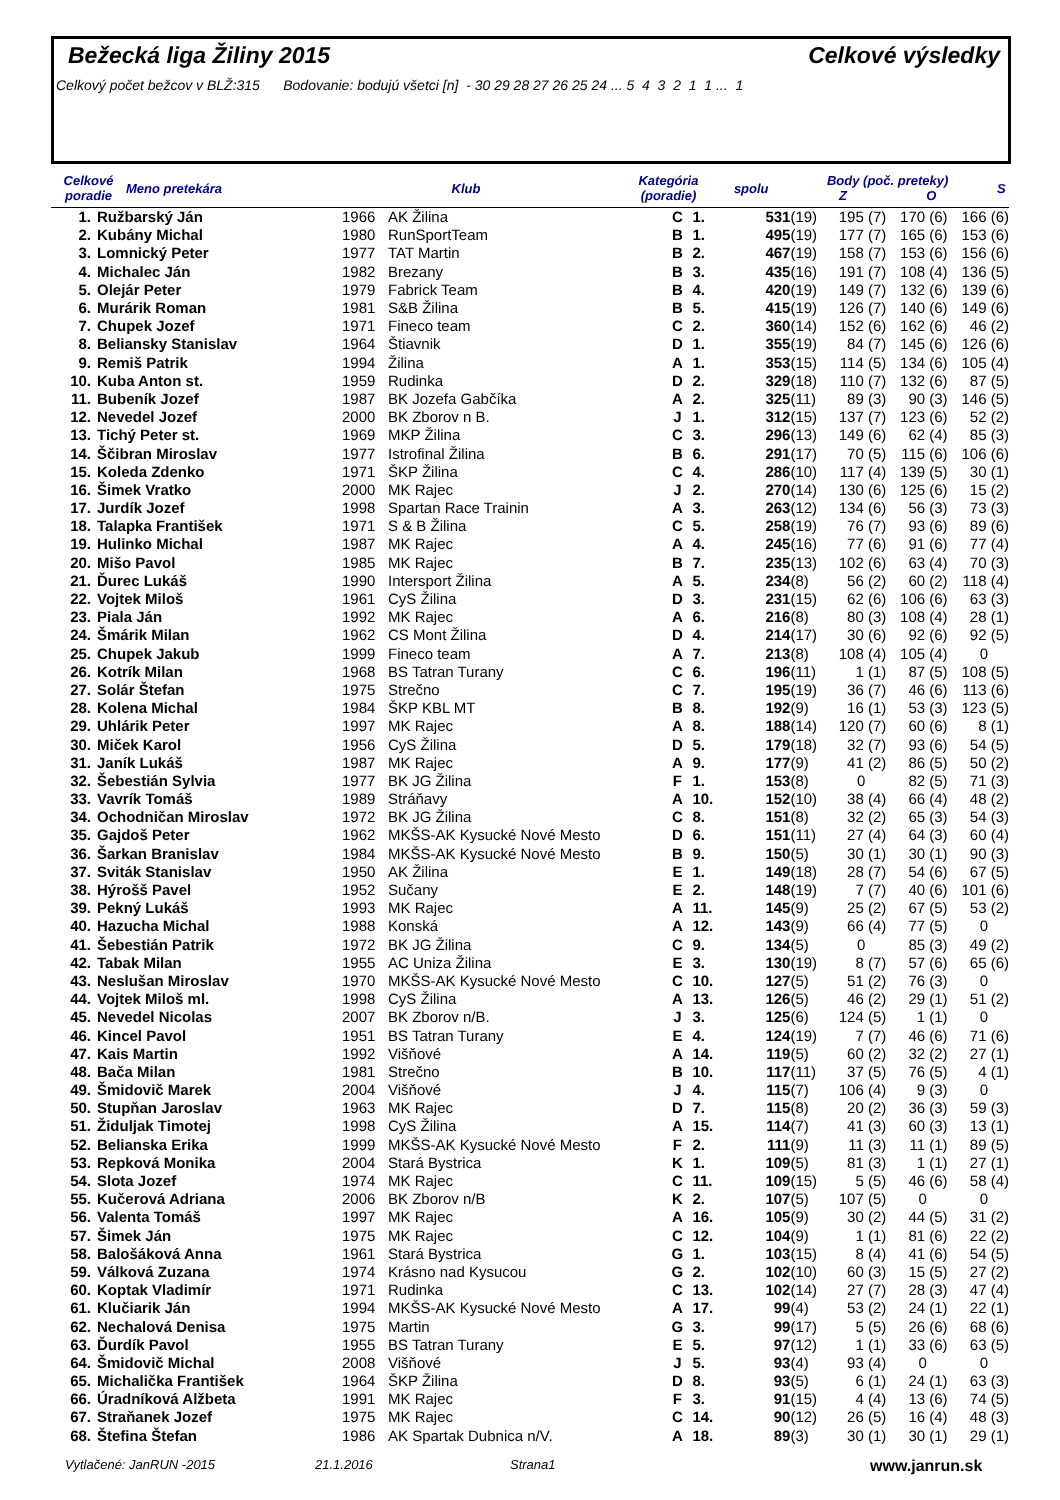Bežecká liga Žiliny 2015 Celkové výsledky
Celkový počet bežcov v BLŽ:315 Bodovanie: bodujú všetci [n] - 30 29 28 27 26 25 24 ... 5 4 3 2 1 1 ... 1
| Celkové poradie | Meno pretekára | Klub | Kategória (poradie) | spolu | Body (poč. preteky) Z O | S |
| --- | --- | --- | --- | --- | --- | --- |
| 1. | Ružbarský Ján | 1966 | AK Žilina | C | 1. | 531 | (19) | 195 (7) | 170 (6) | 166 (6) |
| 2. | Kubány Michal | 1980 | RunSportTeam | B | 1. | 495 | (19) | 177 (7) | 165 (6) | 153 (6) |
| 3. | Lomnický Peter | 1977 | TAT Martin | B | 2. | 467 | (19) | 158 (7) | 153 (6) | 156 (6) |
| 4. | Michalec Ján | 1982 | Brezany | B | 3. | 435 | (16) | 191 (7) | 108 (4) | 136 (5) |
| 5. | Olejár Peter | 1979 | Fabrick Team | B | 4. | 420 | (19) | 149 (7) | 132 (6) | 139 (6) |
| 6. | Murárik Roman | 1981 | S&B Žilina | B | 5. | 415 | (19) | 126 (7) | 140 (6) | 149 (6) |
| 7. | Chupek Jozef | 1971 | Fineco team | C | 2. | 360 | (14) | 152 (6) | 162 (6) | 46 (2) |
| 8. | Beliansky Stanislav | 1964 | Štiavnik | D | 1. | 355 | (19) | 84 (7) | 145 (6) | 126 (6) |
| 9. | Remiš Patrik | 1994 | Žilina | A | 1. | 353 | (15) | 114 (5) | 134 (6) | 105 (4) |
| 10. | Kuba Anton st. | 1959 | Rudinka | D | 2. | 329 | (18) | 110 (7) | 132 (6) | 87 (5) |
| 11. | Bubeník Jozef | 1987 | BK Jozefa Gabčíka | A | 2. | 325 | (11) | 89 (3) | 90 (3) | 146 (5) |
| 12. | Nevedel Jozef | 2000 | BK Zborov n B. | J | 1. | 312 | (15) | 137 (7) | 123 (6) | 52 (2) |
| 13. | Tichý Peter st. | 1969 | MKP Žilina | C | 3. | 296 | (13) | 149 (6) | 62 (4) | 85 (3) |
| 14. | Ščibran Miroslav | 1977 | Istrofinal Žilina | B | 6. | 291 | (17) | 70 (5) | 115 (6) | 106 (6) |
| 15. | Koleda Zdenko | 1971 | ŠKP Žilina | C | 4. | 286 | (10) | 117 (4) | 139 (5) | 30 (1) |
| 16. | Šimek Vratko | 2000 | MK Rajec | J | 2. | 270 | (14) | 130 (6) | 125 (6) | 15 (2) |
| 17. | Jurdík Jozef | 1998 | Spartan Race Trainin | A | 3. | 263 | (12) | 134 (6) | 56 (3) | 73 (3) |
| 18. | Talapka František | 1971 | S & B Žilina | C | 5. | 258 | (19) | 76 (7) | 93 (6) | 89 (6) |
| 19. | Hulinko Michal | 1987 | MK Rajec | A | 4. | 245 | (16) | 77 (6) | 91 (6) | 77 (4) |
| 20. | Mišo Pavol | 1985 | MK Rajec | B | 7. | 235 | (13) | 102 (6) | 63 (4) | 70 (3) |
| 21. | Ďurec Lukáš | 1990 | Intersport Žilina | A | 5. | 234 | (8) | 56 (2) | 60 (2) | 118 (4) |
| 22. | Vojtek Miloš | 1961 | CyS Žilina | D | 3. | 231 | (15) | 62 (6) | 106 (6) | 63 (3) |
| 23. | Piala Ján | 1992 | MK Rajec | A | 6. | 216 | (8) | 80 (3) | 108 (4) | 28 (1) |
| 24. | Šmárik Milan | 1962 | CS Mont Žilina | D | 4. | 214 | (17) | 30 (6) | 92 (6) | 92 (5) |
| 25. | Chupek Jakub | 1999 | Fineco team | A | 7. | 213 | (8) | 108 (4) | 105 (4) | 0 |
| 26. | Kotrík Milan | 1968 | BS Tatran Turany | C | 6. | 196 | (11) | 1 (1) | 87 (5) | 108 (5) |
| 27. | Solár Štefan | 1975 | Strečno | C | 7. | 195 | (19) | 36 (7) | 46 (6) | 113 (6) |
| 28. | Kolena Michal | 1984 | ŠKP KBL MT | B | 8. | 192 | (9) | 16 (1) | 53 (3) | 123 (5) |
| 29. | Uhlárik Peter | 1997 | MK Rajec | A | 8. | 188 | (14) | 120 (7) | 60 (6) | 8 (1) |
| 30. | Miček Karol | 1956 | CyS Žilina | D | 5. | 179 | (18) | 32 (7) | 93 (6) | 54 (5) |
| 31. | Janík Lukáš | 1987 | MK Rajec | A | 9. | 177 | (9) | 41 (2) | 86 (5) | 50 (2) |
| 32. | Šebestián Sylvia | 1977 | BK JG Žilina | F | 1. | 153 | (8) | 0 | 82 (5) | 71 (3) |
| 33. | Vavrík Tomáš | 1989 | Stráňavy | A | 10. | 152 | (10) | 38 (4) | 66 (4) | 48 (2) |
| 34. | Ochodničan Miroslav | 1972 | BK JG Žilina | C | 8. | 151 | (8) | 32 (2) | 65 (3) | 54 (3) |
| 35. | Gajdoš Peter | 1962 | MKŠS-AK Kysucké Nové Mesto | D | 6. | 151 | (11) | 27 (4) | 64 (3) | 60 (4) |
| 36. | Šarkan Branislav | 1984 | MKŠS-AK Kysucké Nové Mesto | B | 9. | 150 | (5) | 30 (1) | 30 (1) | 90 (3) |
| 37. | Sviták Stanislav | 1950 | AK Žilina | E | 1. | 149 | (18) | 28 (7) | 54 (6) | 67 (5) |
| 38. | Hýrošš Pavel | 1952 | Sučany | E | 2. | 148 | (19) | 7 (7) | 40 (6) | 101 (6) |
| 39. | Pekný Lukáš | 1993 | MK Rajec | A | 11. | 145 | (9) | 25 (2) | 67 (5) | 53 (2) |
| 40. | Hazucha Michal | 1988 | Konská | A | 12. | 143 | (9) | 66 (4) | 77 (5) | 0 |
| 41. | Šebestián Patrik | 1972 | BK JG Žilina | C | 9. | 134 | (5) | 0 | 85 (3) | 49 (2) |
| 42. | Tabak Milan | 1955 | AC Uniza Žilina | E | 3. | 130 | (19) | 8 (7) | 57 (6) | 65 (6) |
| 43. | Neslušan Miroslav | 1970 | MKŠS-AK Kysucké Nové Mesto | C | 10. | 127 | (5) | 51 (2) | 76 (3) | 0 |
| 44. | Vojtek Miloš ml. | 1998 | CyS Žilina | A | 13. | 126 | (5) | 46 (2) | 29 (1) | 51 (2) |
| 45. | Nevedel Nicolas | 2007 | BK Zborov n/B. | J | 3. | 125 | (6) | 124 (5) | 1 (1) | 0 |
| 46. | Kincel Pavol | 1951 | BS Tatran Turany | E | 4. | 124 | (19) | 7 (7) | 46 (6) | 71 (6) |
| 47. | Kais Martin | 1992 | Višňové | A | 14. | 119 | (5) | 60 (2) | 32 (2) | 27 (1) |
| 48. | Bača Milan | 1981 | Strečno | B | 10. | 117 | (11) | 37 (5) | 76 (5) | 4 (1) |
| 49. | Šmidovič Marek | 2004 | Višňové | J | 4. | 115 | (7) | 106 (4) | 9 (3) | 0 |
| 50. | Stupňan Jaroslav | 1963 | MK Rajec | D | 7. | 115 | (8) | 20 (2) | 36 (3) | 59 (3) |
| 51. | Židuljak Timotej | 1998 | CyS Žilina | A | 15. | 114 | (7) | 41 (3) | 60 (3) | 13 (1) |
| 52. | Belianska Erika | 1999 | MKŠS-AK Kysucké Nové Mesto | F | 2. | 111 | (9) | 11 (3) | 11 (1) | 89 (5) |
| 53. | Repková Monika | 2004 | Stará Bystrica | K | 1. | 109 | (5) | 81 (3) | 1 (1) | 27 (1) |
| 54. | Slota Jozef | 1974 | MK Rajec | C | 11. | 109 | (15) | 5 (5) | 46 (6) | 58 (4) |
| 55. | Kučerová Adriana | 2006 | BK Zborov n/B | K | 2. | 107 | (5) | 107 (5) | 0 | 0 |
| 56. | Valenta Tomáš | 1997 | MK Rajec | A | 16. | 105 | (9) | 30 (2) | 44 (5) | 31 (2) |
| 57. | Šimek Ján | 1975 | MK Rajec | C | 12. | 104 | (9) | 1 (1) | 81 (6) | 22 (2) |
| 58. | Balošáková Anna | 1961 | Stará Bystrica | G | 1. | 103 | (15) | 8 (4) | 41 (6) | 54 (5) |
| 59. | Válková Zuzana | 1974 | Krásno nad Kysucou | G | 2. | 102 | (10) | 60 (3) | 15 (5) | 27 (2) |
| 60. | Koptak Vladimír | 1971 | Rudinka | C | 13. | 102 | (14) | 27 (7) | 28 (3) | 47 (4) |
| 61. | Klučiarik Ján | 1994 | MKŠS-AK Kysucké Nové Mesto | A | 17. | 99 | (4) | 53 (2) | 24 (1) | 22 (1) |
| 62. | Nechalová Denisa | 1975 | Martin | G | 3. | 99 | (17) | 5 (5) | 26 (6) | 68 (6) |
| 63. | Ďurdík Pavol | 1955 | BS Tatran Turany | E | 5. | 97 | (12) | 1 (1) | 33 (6) | 63 (5) |
| 64. | Šmidovič Michal | 2008 | Višňové | J | 5. | 93 | (4) | 93 (4) | 0 | 0 |
| 65. | Michalička František | 1964 | ŠKP Žilina | D | 8. | 93 | (5) | 6 (1) | 24 (1) | 63 (3) |
| 66. | Úradníková Alžbeta | 1991 | MK Rajec | F | 3. | 91 | (15) | 4 (4) | 13 (6) | 74 (5) |
| 67. | Straňanek Jozef | 1975 | MK Rajec | C | 14. | 90 | (12) | 26 (5) | 16 (4) | 48 (3) |
| 68. | Štefina Štefan | 1986 | AK Spartak Dubnica n/V. | A | 18. | 89 | (3) | 30 (1) | 30 (1) | 29 (1) |
Vytlačené: JanRUN -2015 21.1.2016 Strana1 www.janrun.sk